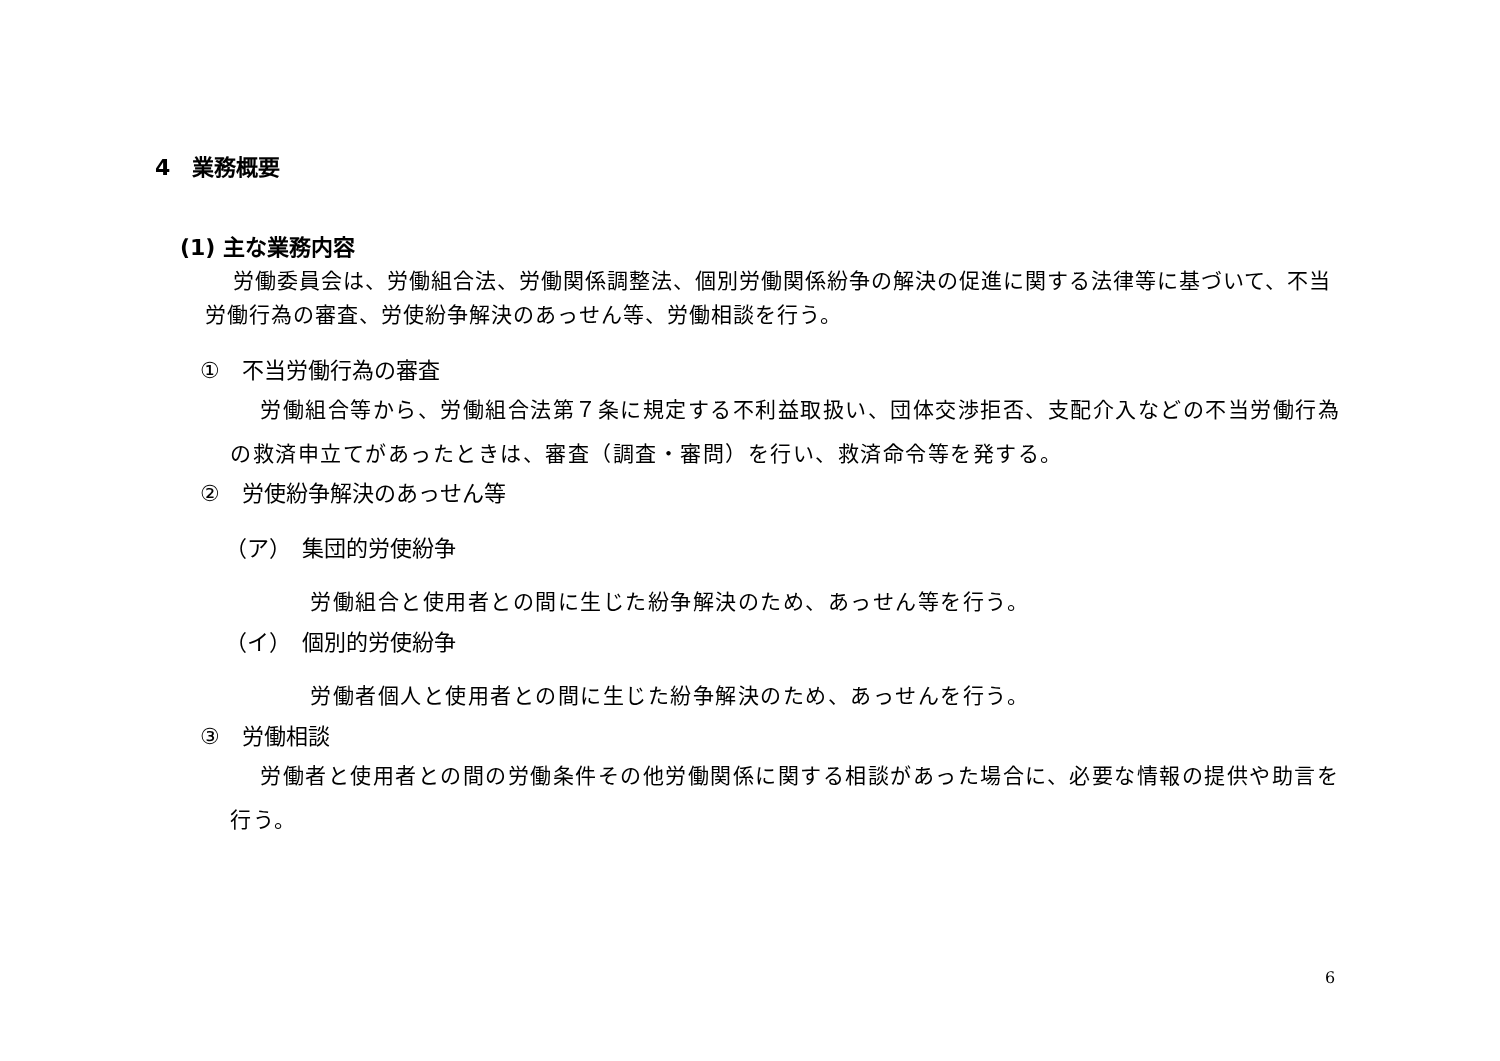4　業務概要
(1) 主な業務内容
労働委員会は、労働組合法、労働関係調整法、個別労働関係紛争の解決の促進に関する法律等に基づいて、不当労働行為の審査、労使紛争解決のあっせん等、労働相談を行う。
①　不当労働行為の審査
労働組合等から、労働組合法第７条に規定する不利益取扱い、団体交渉拒否、支配介入などの不当労働行為の救済申立てがあったときは、審査（調査・審問）を行い、救済命令等を発する。
②　労使紛争解決のあっせん等
（ア）　集団的労使紛争
労働組合と使用者との間に生じた紛争解決のため、あっせん等を行う。
（イ）　個別的労使紛争
労働者個人と使用者との間に生じた紛争解決のため、あっせんを行う。
③　労働相談
労働者と使用者との間の労働条件その他労働関係に関する相談があった場合に、必要な情報の提供や助言を行う。
6